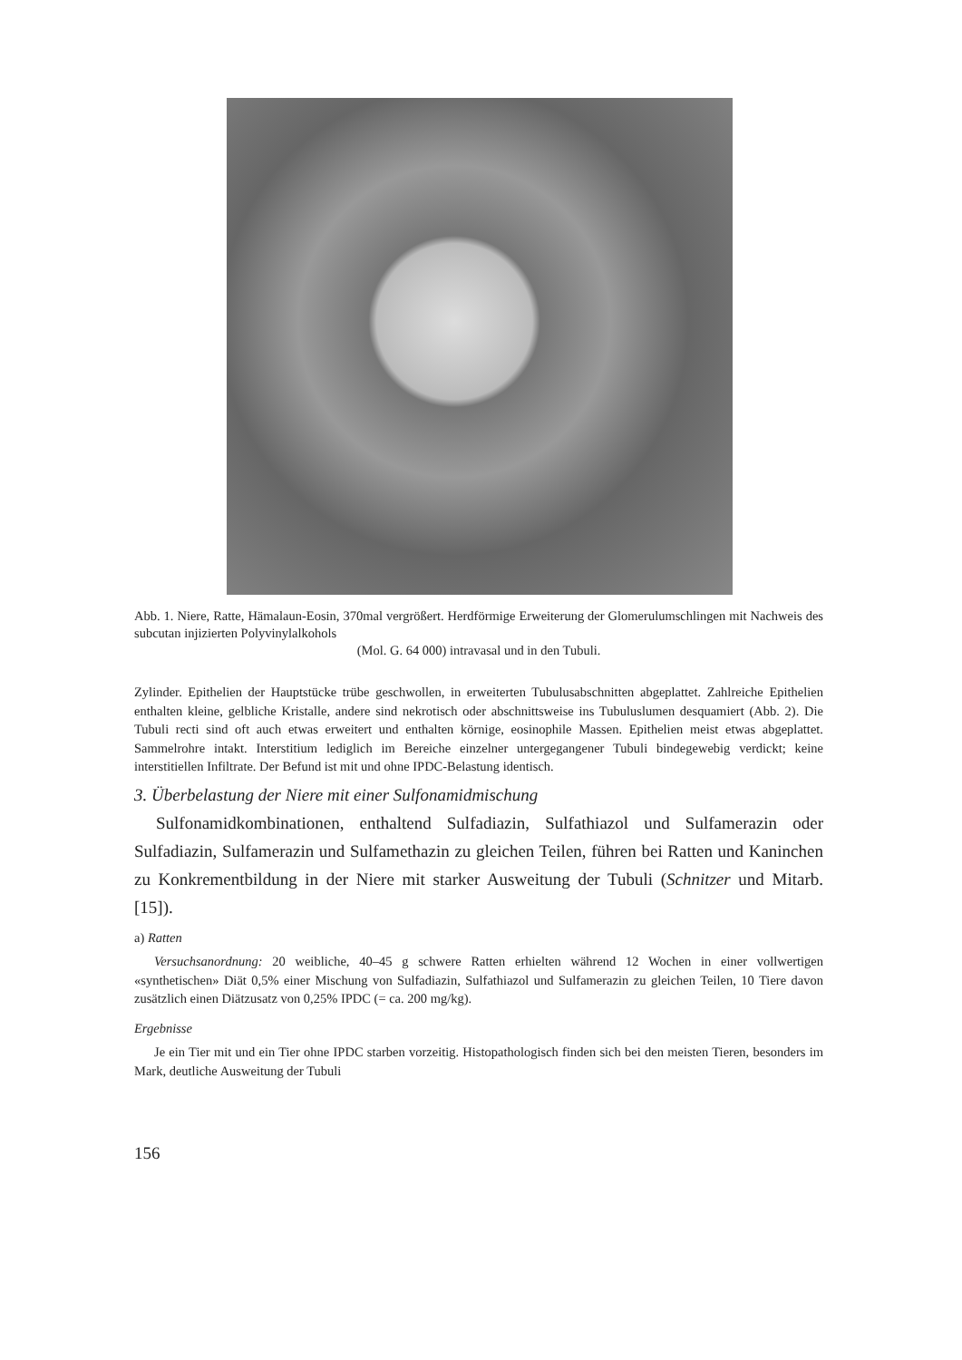Abb. 1. Niere, Ratte, Hämalaun-Eosin, 370mal vergrößert. Herdförmige Erweiterung der Glomerulumschlingen mit Nachweis des subcutan injizierten Polyvinylalkohols
(Mol. G. 64 000) intravasal und in den Tubuli.
Zylinder. Epithelien der Hauptstücke trübe geschwollen, in erweiterten Tubulusabschnitten abgeplattet. Zahlreiche Epithelien enthalten kleine, gelbliche Kristalle, andere sind nekrotisch oder abschnittsweise ins Tubuluslumen desquamiert (Abb. 2). Die Tubuli recti sind oft auch etwas erweitert und enthalten körnige, eosinophile Massen. Epithelien meist etwas abgeplattet. Sammelrohre intakt. Interstitium lediglich im Bereiche einzelner untergegangener Tubuli bindegewebig verdickt; keine interstitiellen Infiltrate. Der Befund ist mit und ohne IPDC-Belastung identisch.
3. Überbelastung der Niere mit einer Sulfonamidmischung
Sulfonamidkombinationen, enthaltend Sulfadiazin, Sulfathiazol und Sulfamerazin oder Sulfadiazin, Sulfamerazin und Sulfamethazin zu gleichen Teilen, führen bei Ratten und Kaninchen zu Konkrementbildung in der Niere mit starker Ausweitung der Tubuli (Schnitzer und Mitarb. [15]).
a) Ratten
Versuchsanordnung: 20 weibliche, 40–45 g schwere Ratten erhielten während 12 Wochen in einer vollwertigen «synthetischen» Diät 0,5% einer Mischung von Sulfadiazin, Sulfathiazol und Sulfamerazin zu gleichen Teilen, 10 Tiere davon zusätzlich einen Diätzusatz von 0,25% IPDC (= ca. 200 mg/kg).
Ergebnisse
Je ein Tier mit und ein Tier ohne IPDC starben vorzeitig. Histopathologisch finden sich bei den meisten Tieren, besonders im Mark, deutliche Ausweitung der Tubuli
156